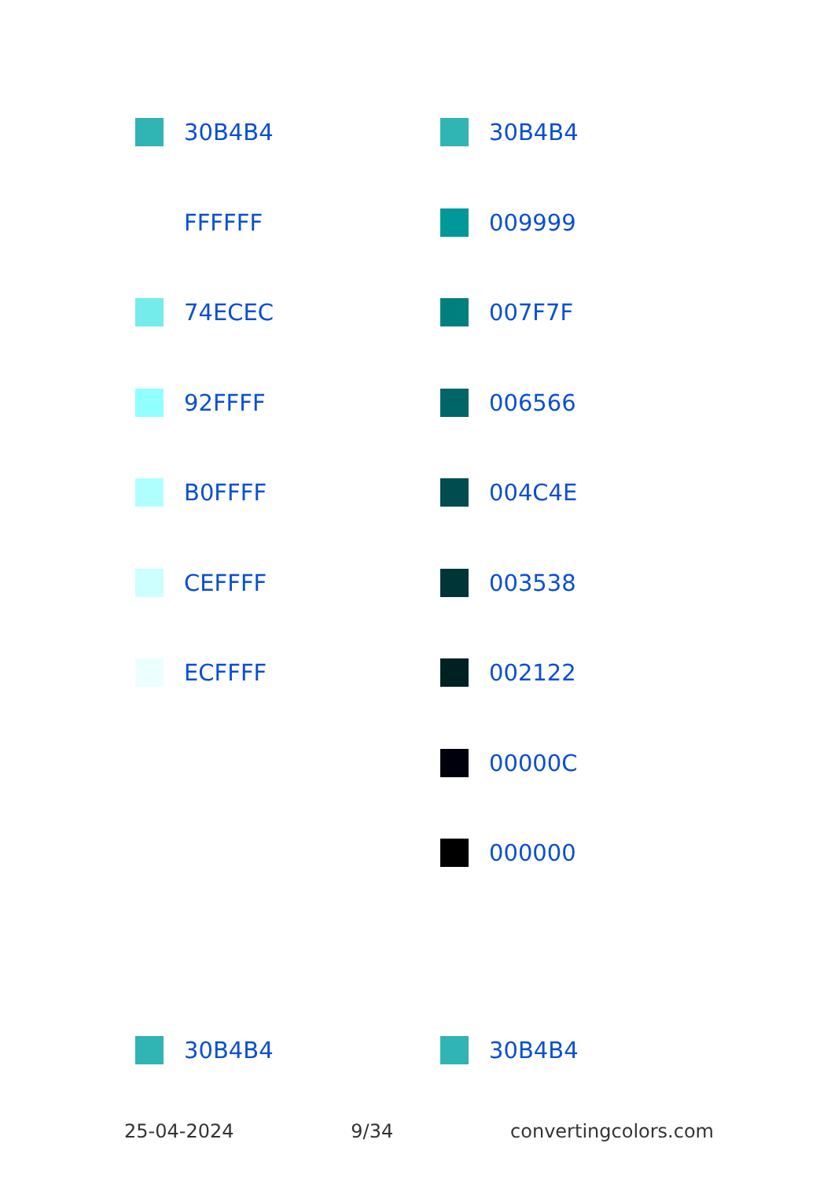30B4B4
FFFFFF
74ECEC
92FFFF
B0FFFF
CEFFFF
ECFFFF
30B4B4
009999
007F7F
006566
004C4E
003538
002122
00000C
000000
30B4B4 30B4B4
25-04-2024 9/34 convertingcolors.com